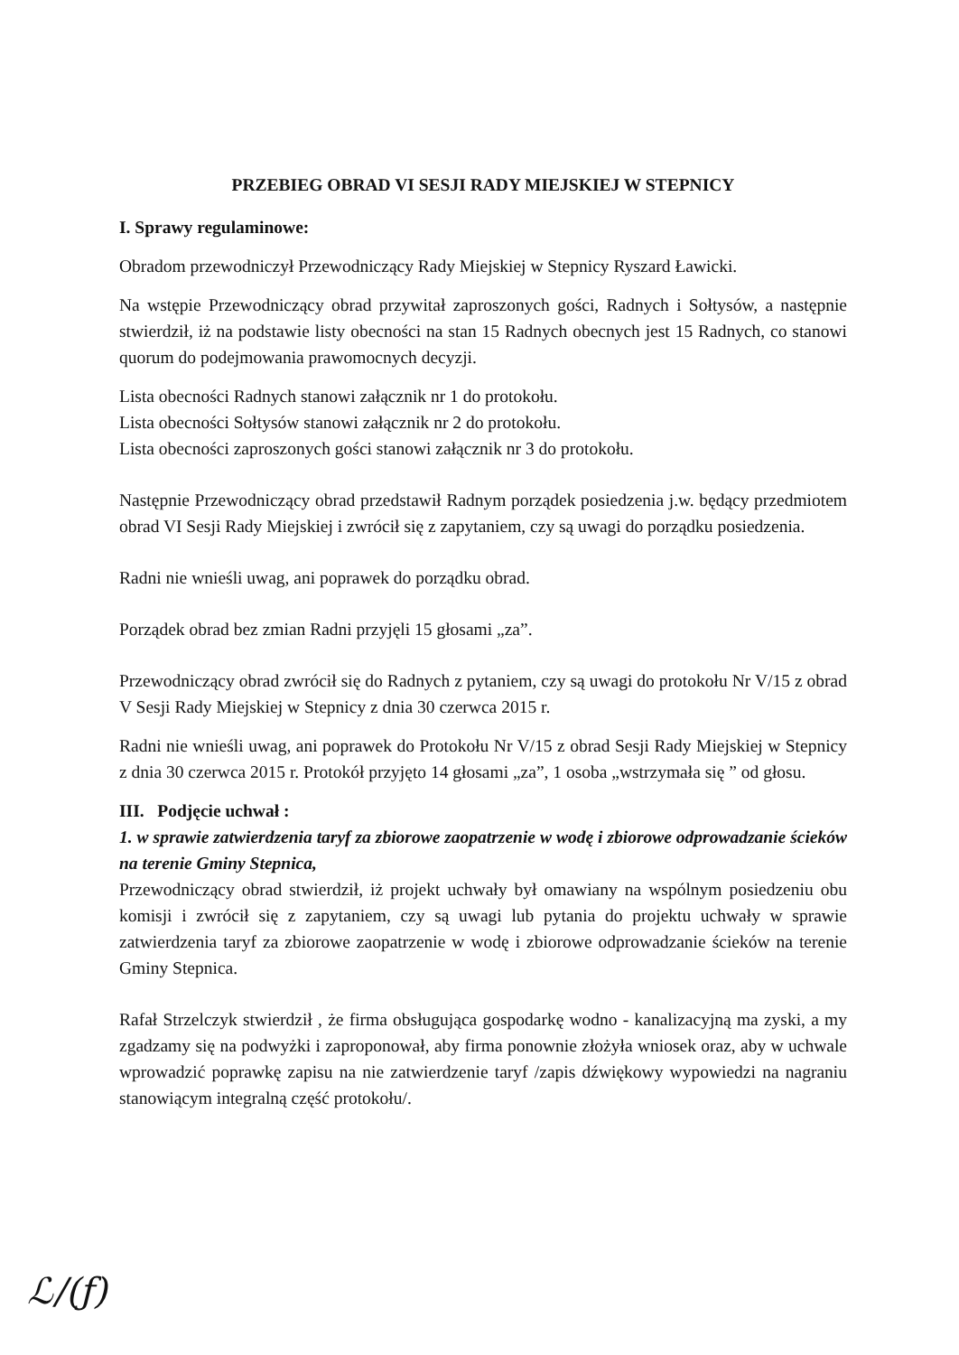PRZEBIEG OBRAD VI SESJI RADY MIEJSKIEJ W STEPNICY
I. Sprawy regulaminowe:
Obradom przewodniczył Przewodniczący Rady Miejskiej w Stepnicy Ryszard Ławicki.
Na wstępie Przewodniczący obrad przywitał zaproszonych gości, Radnych i Sołtysów, a następnie stwierdził, iż na podstawie listy obecności na stan 15 Radnych obecnych jest 15 Radnych, co stanowi quorum do podejmowania prawomocnych decyzji.
Lista obecności Radnych stanowi załącznik nr 1 do protokołu.
Lista obecności Sołtysów stanowi załącznik nr 2 do protokołu.
Lista obecności zaproszonych gości stanowi załącznik nr 3 do protokołu.
Następnie Przewodniczący obrad przedstawił Radnym porządek posiedzenia j.w. będący przedmiotem obrad VI Sesji Rady Miejskiej i zwrócił się z zapytaniem, czy są uwagi do porządku posiedzenia.
Radni nie wnieśli uwag, ani poprawek do porządku obrad.
Porządek obrad bez zmian Radni przyjęli 15 głosami „za”.
Przewodniczący obrad zwrócił się do Radnych z pytaniem, czy są uwagi do protokołu Nr V/15 z obrad V Sesji Rady Miejskiej w Stepnicy z dnia 30 czerwca 2015 r.
Radni nie wnieśli uwag, ani poprawek do Protokołu Nr V/15 z obrad Sesji Rady Miejskiej w Stepnicy z dnia 30 czerwca 2015 r. Protokół przyjęto 14 głosami „za”, 1 osoba „wstrzymała się ” od głosu.
III. Podjęcie uchwał :
1. w sprawie zatwierdzenia taryf za zbiorowe zaopatrzenie w wodę i zbiorowe odprowadzanie ścieków na terenie Gminy Stepnica,
Przewodniczący obrad stwierdził, iż projekt uchwały był omawiany na wspólnym posiedzeniu obu komisji i zwrócił się z zapytaniem, czy są uwagi lub pytania do projektu uchwały w sprawie zatwierdzenia taryf za zbiorowe zaopatrzenie w wodę i zbiorowe odprowadzanie ścieków na terenie Gminy Stepnica.
Rafał Strzelczyk stwierdził , że firma obsługująca gospodarkę wodno - kanalizacyjną ma zyski, a my zgadzamy się na podwyżki i zaproponował, aby firma ponownie złożyła wniosek oraz, aby w uchwale wprowadzić poprawkę zapisu na nie zatwierdzenie taryf /zapis dźwiękowy wypowiedzi na nagraniu stanowiącym integralną część protokołu/.
ℒ/(ƒ)